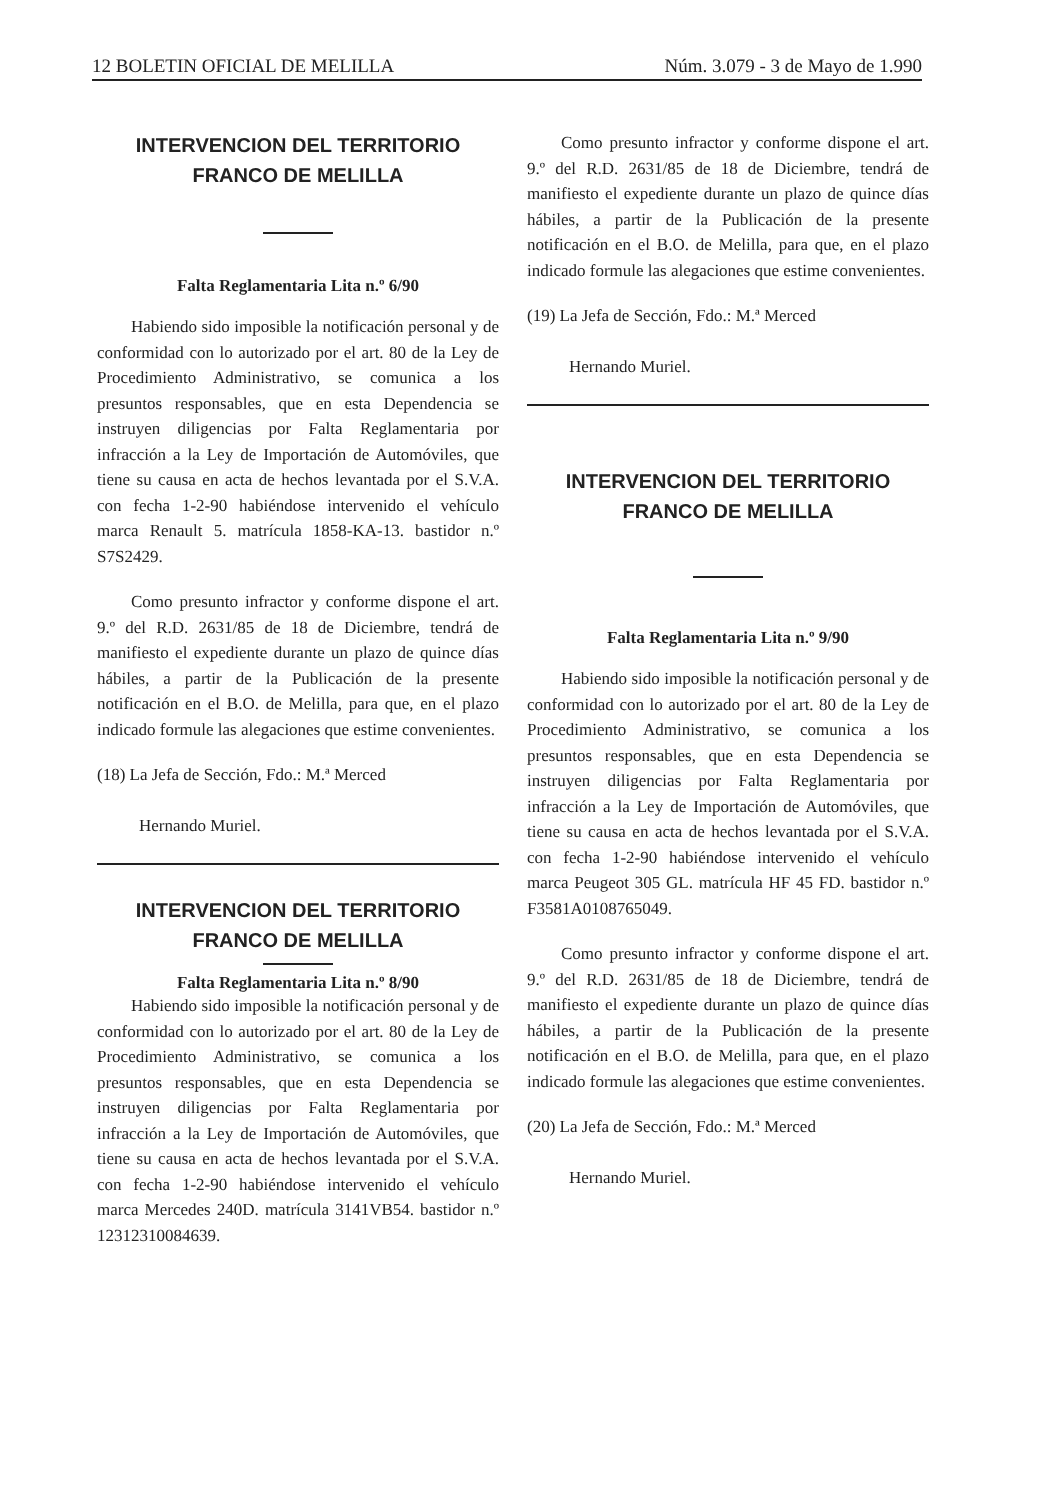12 BOLETIN OFICIAL DE MELILLA Núm. 3.079 - 3 de Mayo de 1.990
INTERVENCION DEL TERRITORIO
FRANCO DE MELILLA
Falta Reglamentaria Lita n.º 6/90
Habiendo sido imposible la notificación personal y de conformidad con lo autorizado por el art. 80 de la Ley de Procedimiento Administrativo, se comunica a los presuntos responsables, que en esta Dependencia se instruyen diligencias por Falta Reglamentaria por infracción a la Ley de Importación de Automóviles, que tiene su causa en acta de hechos levantada por el S.V.A. con fecha 1-2-90 habiéndose intervenido el vehículo marca Renault 5. matrícula 1858-KA-13. bastidor n.º S7S2429.
Como presunto infractor y conforme dispone el art. 9.º del R.D. 2631/85 de 18 de Diciembre, tendrá de manifiesto el expediente durante un plazo de quince días hábiles, a partir de la Publicación de la presente notificación en el B.O. de Melilla, para que, en el plazo indicado formule las alegaciones que estime convenientes.
(18) La Jefa de Sección, Fdo.: M.ª Merced
Hernando Muriel.
INTERVENCION DEL TERRITORIO
FRANCO DE MELILLA
Falta Reglamentaria Lita n.º 8/90
Habiendo sido imposible la notificación personal y de conformidad con lo autorizado por el art. 80 de la Ley de Procedimiento Administrativo, se comunica a los presuntos responsables, que en esta Dependencia se instruyen diligencias por Falta Reglamentaria por infracción a la Ley de Importación de Automóviles, que tiene su causa en acta de hechos levantada por el S.V.A. con fecha 1-2-90 habiéndose intervenido el vehículo marca Mercedes 240D. matrícula 3141VB54. bastidor n.º 12312310084639.
Como presunto infractor y conforme dispone el art. 9.º del R.D. 2631/85 de 18 de Diciembre, tendrá de manifiesto el expediente durante un plazo de quince días hábiles, a partir de la Publicación de la presente notificación en el B.O. de Melilla, para que, en el plazo indicado formule las alegaciones que estime convenientes.
(19) La Jefa de Sección, Fdo.: M.ª Merced
Hernando Muriel.
INTERVENCION DEL TERRITORIO
FRANCO DE MELILLA
Falta Reglamentaria Lita n.º 9/90
Habiendo sido imposible la notificación personal y de conformidad con lo autorizado por el art. 80 de la Ley de Procedimiento Administrativo, se comunica a los presuntos responsables, que en esta Dependencia se instruyen diligencias por Falta Reglamentaria por infracción a la Ley de Importación de Automóviles, que tiene su causa en acta de hechos levantada por el S.V.A. con fecha 1-2-90 habiéndose intervenido el vehículo marca Peugeot 305 GL. matrícula HF 45 FD. bastidor n.º F3581A0108765049.
Como presunto infractor y conforme dispone el art. 9.º del R.D. 2631/85 de 18 de Diciembre, tendrá de manifiesto el expediente durante un plazo de quince días hábiles, a partir de la Publicación de la presente notificación en el B.O. de Melilla, para que, en el plazo indicado formule las alegaciones que estime convenientes.
(20) La Jefa de Sección, Fdo.: M.ª Merced
Hernando Muriel.